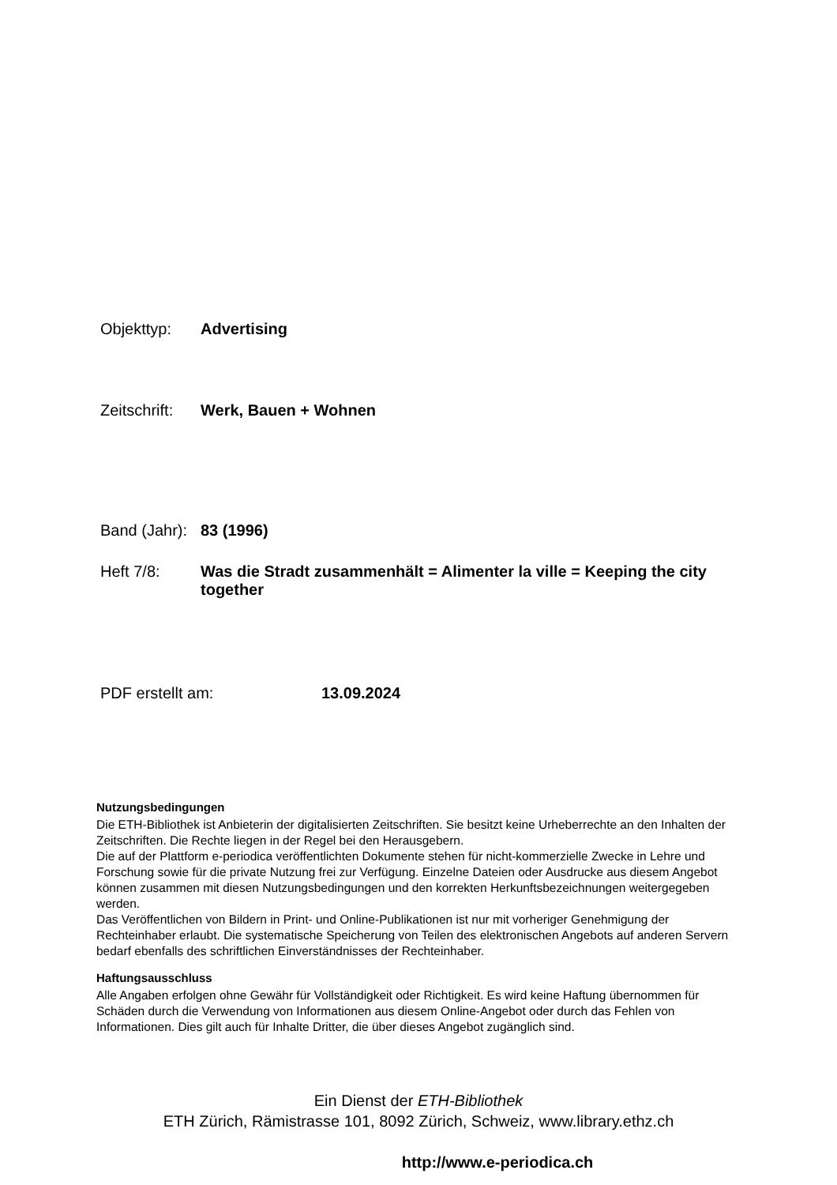Objekttyp: Advertising
Zeitschrift: Werk, Bauen + Wohnen
Band (Jahr): 83 (1996)
Heft 7/8: Was die Stradt zusammenhält = Alimenter la ville = Keeping the city together
PDF erstellt am: 13.09.2024
Nutzungsbedingungen
Die ETH-Bibliothek ist Anbieterin der digitalisierten Zeitschriften. Sie besitzt keine Urheberrechte an den Inhalten der Zeitschriften. Die Rechte liegen in der Regel bei den Herausgebern.
Die auf der Plattform e-periodica veröffentlichten Dokumente stehen für nicht-kommerzielle Zwecke in Lehre und Forschung sowie für die private Nutzung frei zur Verfügung. Einzelne Dateien oder Ausdrucke aus diesem Angebot können zusammen mit diesen Nutzungsbedingungen und den korrekten Herkunftsbezeichnungen weitergegeben werden.
Das Veröffentlichen von Bildern in Print- und Online-Publikationen ist nur mit vorheriger Genehmigung der Rechteinhaber erlaubt. Die systematische Speicherung von Teilen des elektronischen Angebots auf anderen Servern bedarf ebenfalls des schriftlichen Einverständnisses der Rechteinhaber.
Haftungsausschluss
Alle Angaben erfolgen ohne Gewähr für Vollständigkeit oder Richtigkeit. Es wird keine Haftung übernommen für Schäden durch die Verwendung von Informationen aus diesem Online-Angebot oder durch das Fehlen von Informationen. Dies gilt auch für Inhalte Dritter, die über dieses Angebot zugänglich sind.
Ein Dienst der ETH-Bibliothek
ETH Zürich, Rämistrasse 101, 8092 Zürich, Schweiz, www.library.ethz.ch
http://www.e-periodica.ch